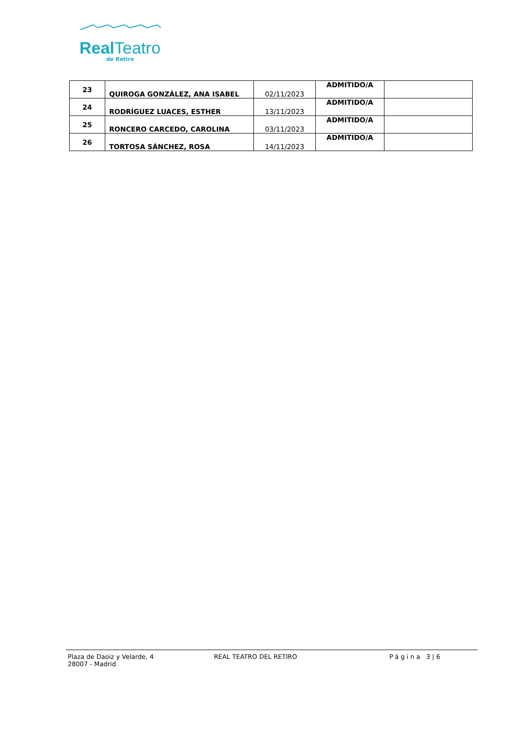Real Teatro
de Retiro
| 23 | QUIROGA GONZÁLEZ, ANA ISABEL | 02/11/2023 | ADMITIDO/A | |
| 24 | RODRÍGUEZ LUACES, ESTHER | 13/11/2023 | ADMITIDO/A | |
| 25 | RONCERO CARCEDO, CAROLINA | 03/11/2023 | ADMITIDO/A | |
| 26 | TORTOSA SÁNCHEZ, ROSA | 14/11/2023 | ADMITIDO/A | |
Plaza de Daoiz y Velarde, 4
28007 - Madrid
REAL TEATRO DEL RETIRO Página 3|6